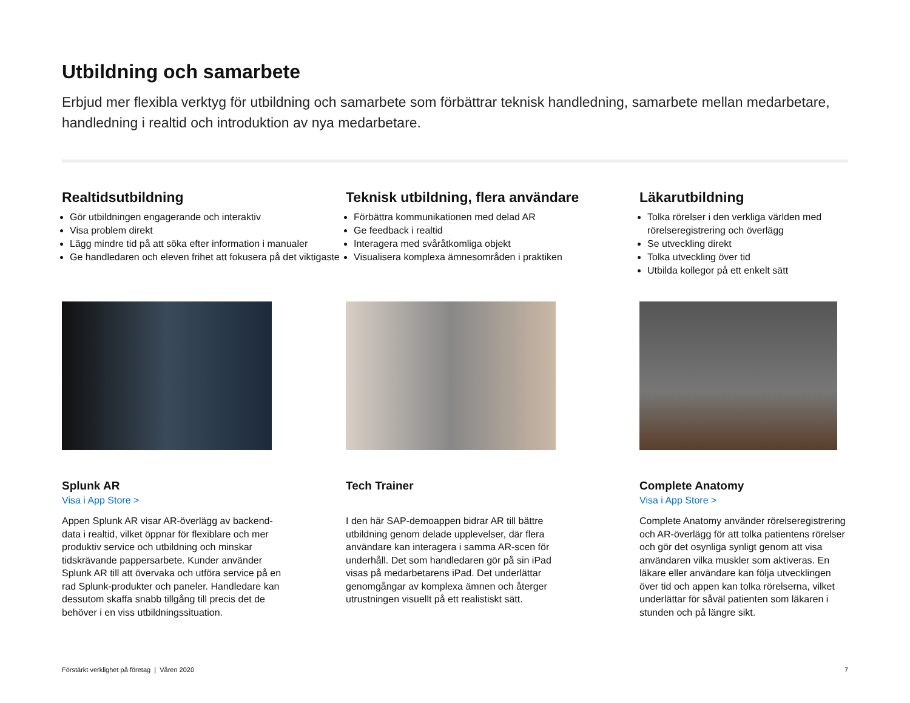Utbildning och samarbete
Erbjud mer flexibla verktyg för utbildning och samarbete som förbättrar teknisk handledning, samarbete mellan medarbetare, handledning i realtid och introduktion av nya medarbetare.
Realtidsutbildning
Gör utbildningen engagerande och interaktiv
Visa problem direkt
Lägg mindre tid på att söka efter information i manualer
Ge handledaren och eleven frihet att fokusera på det viktigaste
Splunk AR
Visa i App Store >
Appen Splunk AR visar AR-överlägg av backend-data i realtid, vilket öppnar för flexiblare och mer produktiv service och utbildning och minskar tidskrävande pappersarbete. Kunder använder Splunk AR till att övervaka och utföra service på en rad Splunk-produkter och paneler. Handledare kan dessutom skaffa snabb tillgång till precis det de behöver i en viss utbildningssituation.
Teknisk utbildning, flera användare
Förbättra kommunikationen med delad AR
Ge feedback i realtid
Interagera med svåråtkomliga objekt
Visualisera komplexa ämnesområden i praktiken
Tech Trainer
I den här SAP-demoappen bidrar AR till bättre utbildning genom delade upplevelser, där flera användare kan interagera i samma AR-scen för underhåll. Det som handledaren gör på sin iPad visas på medarbetarens iPad. Det underlättar genomgångar av komplexa ämnen och återger utrustningen visuellt på ett realistiskt sätt.
Läkarutbildning
Tolka rörelser i den verkliga världen med rörelseregistrering och överlägg
Se utveckling direkt
Tolka utveckling över tid
Utbilda kollegor på ett enkelt sätt
Complete Anatomy
Visa i App Store >
Complete Anatomy använder rörelseregistrering och AR-överlägg för att tolka patientens rörelser och gör det osynliga synligt genom att visa användaren vilka muskler som aktiveras. En läkare eller användare kan följa utvecklingen över tid och appen kan tolka rörelserna, vilket underlättar för såväl patienten som läkaren i stunden och på längre sikt.
Förstärkt verklighet på företag | Våren 2020 7